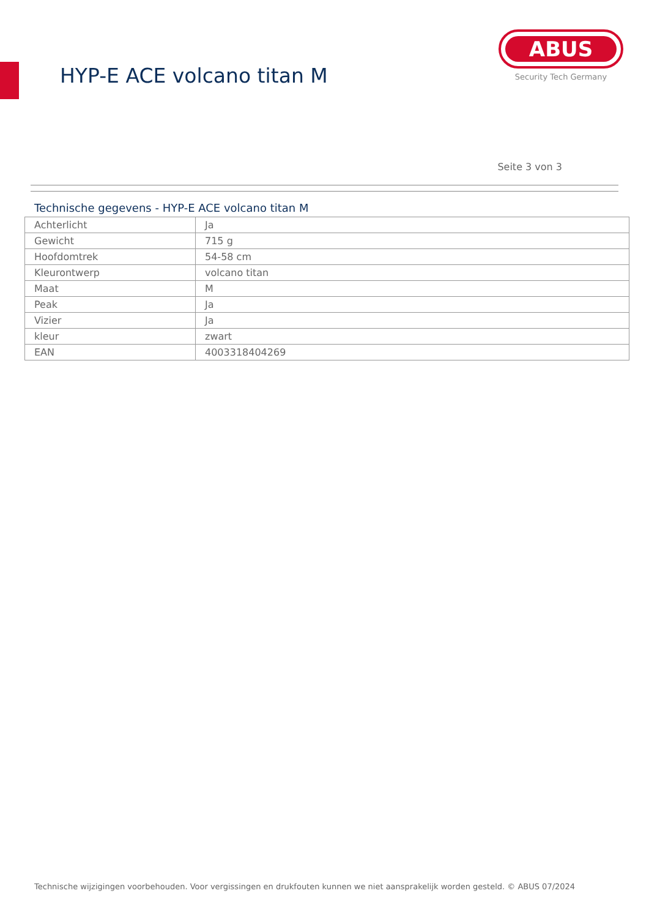HYP-E ACE volcano titan M
ABUS
Security Tech Germany
Seite 3 von 3
Technische gegevens - HYP-E ACE volcano titan M
| Achterlicht | Ja |
| Gewicht | 715 g |
| Hoofdomtrek | 54-58 cm |
| Kleurontwerp | volcano titan |
| Maat | M |
| Peak | Ja |
| Vizier | Ja |
| kleur | zwart |
| EAN | 4003318404269 |
Technische wijzigingen voorbehouden. Voor vergissingen en drukfouten kunnen we niet aansprakelijk worden gesteld. © ABUS 07/2024